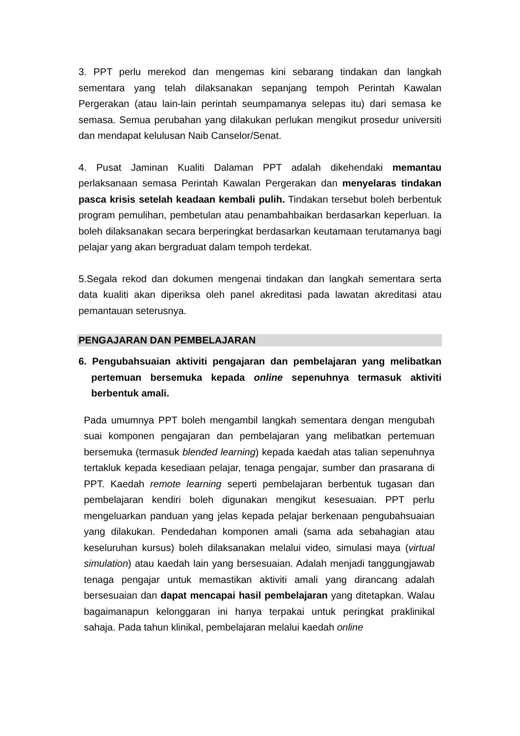3. PPT perlu merekod dan mengemas kini sebarang tindakan dan langkah sementara yang telah dilaksanakan sepanjang tempoh Perintah Kawalan Pergerakan (atau lain-lain perintah seumpamanya selepas itu) dari semasa ke semasa. Semua perubahan yang dilakukan perlukan mengikut prosedur universiti dan mendapat kelulusan Naib Canselor/Senat.
4. Pusat Jaminan Kualiti Dalaman PPT adalah dikehendaki memantau perlaksanaan semasa Perintah Kawalan Pergerakan dan menyelaras tindakan pasca krisis setelah keadaan kembali pulih. Tindakan tersebut boleh berbentuk program pemulihan, pembetulan atau penambahbaikan berdasarkan keperluan. Ia boleh dilaksanakan secara berperingkat berdasarkan keutamaan terutamanya bagi pelajar yang akan bergraduat dalam tempoh terdekat.
5.Segala rekod dan dokumen mengenai tindakan dan langkah sementara serta data kualiti akan diperiksa oleh panel akreditasi pada lawatan akreditasi atau pemantauan seterusnya.
PENGAJARAN DAN PEMBELAJARAN
6. Pengubahsuaian aktiviti pengajaran dan pembelajaran yang melibatkan pertemuan bersemuka kepada online sepenuhnya termasuk aktiviti berbentuk amali.
Pada umumnya PPT boleh mengambil langkah sementara dengan mengubah suai komponen pengajaran dan pembelajaran yang melibatkan pertemuan bersemuka (termasuk blended learning) kepada kaedah atas talian sepenuhnya tertakluk kepada kesediaan pelajar, tenaga pengajar, sumber dan prasarana di PPT. Kaedah remote learning seperti pembelajaran berbentuk tugasan dan pembelajaran kendiri boleh digunakan mengikut kesesuaian. PPT perlu mengeluarkan panduan yang jelas kepada pelajar berkenaan pengubahsuaian yang dilakukan. Pendedahan komponen amali (sama ada sebahagian atau keseluruhan kursus) boleh dilaksanakan melalui video, simulasi maya (virtual simulation) atau kaedah lain yang bersesuaian. Adalah menjadi tanggungjawab tenaga pengajar untuk memastikan aktiviti amali yang dirancang adalah bersesuaian dan dapat mencapai hasil pembelajaran yang ditetapkan. Walau bagaimanapun kelonggaran ini hanya terpakai untuk peringkat praklinikal sahaja. Pada tahun klinikal, pembelajaran melalui kaedah online